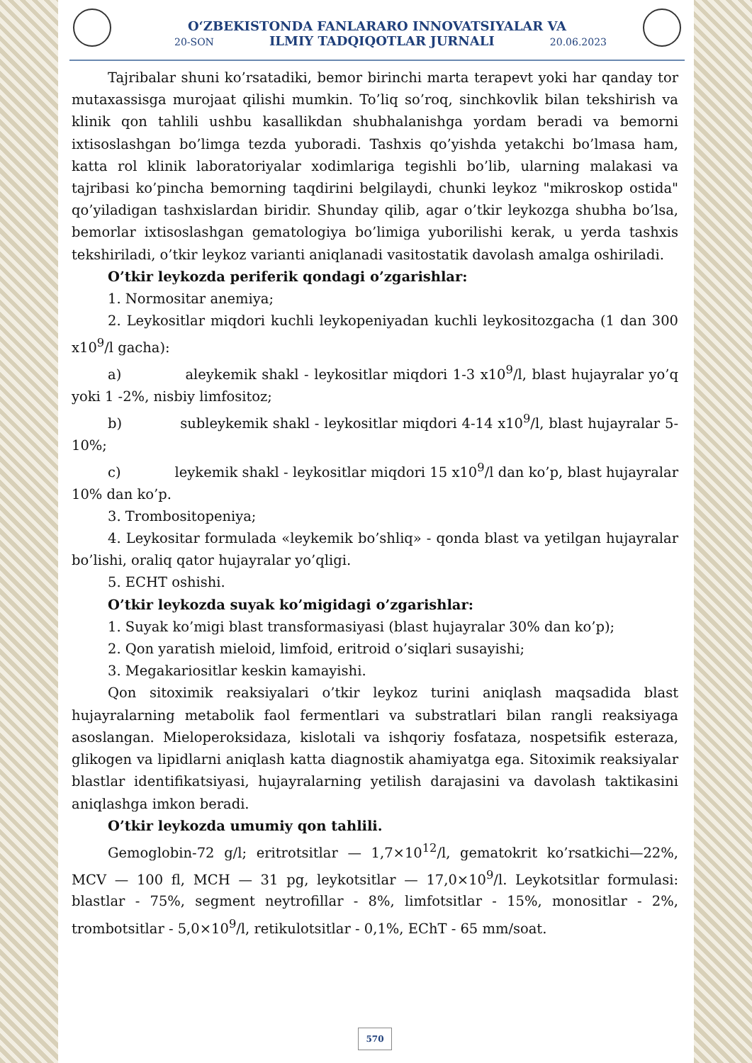O‘ZBEKISTONDA FANLARARO INNOVATSIYALAR VA
20-SON ILMIY TADQIQOTLAR JURNALI 20.06.2023
Tajribalar shuni ko’rsatadiki, bemor birinchi marta terapevt yoki har qanday tor mutaxassisga murojaat qilishi mumkin. To’liq so’roq, sinchkovlik bilan tekshirish va klinik qon tahlili ushbu kasallikdan shubhalanishga yordam beradi va bemorni ixtisoslashgan bo’limga tezda yuboradi. Tashxis qo’yishda yetakchi bo’lmasa ham, katta rol klinik laboratoriyalar xodimlariga tegishli bo’lib, ularning malakasi va tajribasi ko’pincha bemorning taqdirini belgilaydi, chunki leykoz "mikroskop ostida" qo’yiladigan tashxislardan biridir. Shunday qilib, agar o’tkir leykozga shubha bo’lsa, bemorlar ixtisoslashgan gematologiya bo’limiga yuborilishi kerak, u yerda tashxis tekshiriladi, o’tkir leykoz varianti aniqlanadi vasitostatik davolash amalga oshiriladi.
O’tkir leykozda periferik qondagi o’zgarishlar:
1. Normositar anemiya;
2. Leykositlar miqdori kuchli leykopeniyadan kuchli leykositozgacha (1 dan 300 x10<sup>9</sup>/l gacha):
a) aleykemik shakl - leykositlar miqdori 1-3 x10<sup>9</sup>/l, blast hujayralar yo’q yoki 1 -2%, nisbiy limfositoz;
b) subleykemik shakl - leykositlar miqdori 4-14 x10<sup>9</sup>/l, blast hujayralar 5-10%;
c) leykemik shakl - leykositlar miqdori 15 x10<sup>9</sup>/l dan ko’p, blast hujayralar 10% dan ko’p.
3. Trombositopeniya;
4. Leykositar formulada «leykemik bo’shliq» - qonda blast va yetilgan hujayralar bo’lishi, oraliq qator hujayralar yo’qligi.
5. ECHT oshishi.
O’tkir leykozda suyak ko’migidagi o’zgarishlar:
1. Suyak ko’migi blast transformasiyasi (blast hujayralar 30% dan ko’p);
2. Qon yaratish mieloid, limfoid, eritroid o’siqlari susayishi;
3. Megakariositlar keskin kamayishi.
Qon sitoximik reaksiyalari o’tkir leykoz turini aniqlash maqsadida blast hujayralarning metabolik faol fermentlari va substratlari bilan rangli reaksiyaga asoslangan. Mieloperoksidaza, kislotali va ishqoriy fosfataza, nospetsifik esteraza, glikogen va lipidlarni aniqlash katta diagnostik ahamiyatga ega. Sitoximik reaksiyalar blastlar identifikatsiyasi, hujayralarning yetilish darajasini va davolash taktikasini aniqlashga imkon beradi.
O’tkir leykozda umumiy qon tahlili.
Gemoglobin-72 g/l; eritrotsitlar — 1,7×10<sup>12</sup>/l, gematokrit ko’rsatkichi—22%, MCV — 100 fl, MCH — 31 pg, leykotsitlar — 17,0×10<sup>9</sup>/l. Leykotsitlar formulasi: blastlar - 75%, segment neytrofillar - 8%, limfotsitlar - 15%, monositlar - 2%, trombotsitlar - 5,0×10<sup>9</sup>/l, retikulotsitlar - 0,1%, EChT - 65 mm/soat.
570